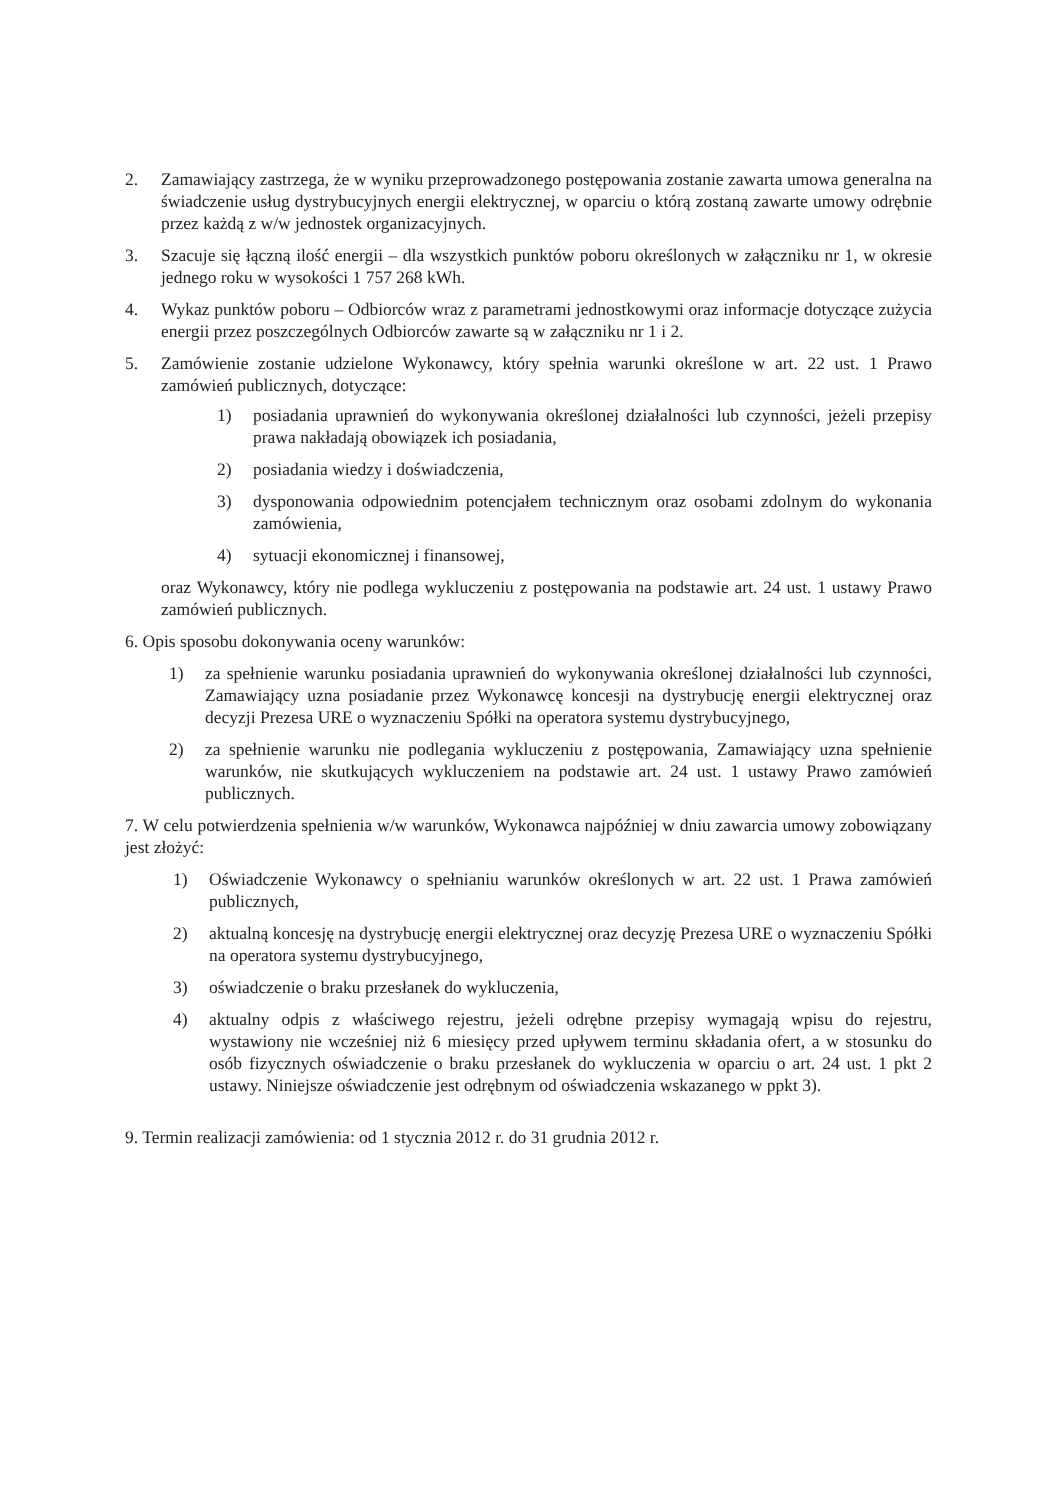2. Zamawiający zastrzega, że w wyniku przeprowadzonego postępowania zostanie zawarta umowa generalna na świadczenie usług dystrybucyjnych energii elektrycznej, w oparciu o którą zostaną zawarte umowy odrębnie przez każdą z w/w jednostek organizacyjnych.
3. Szacuje się łączną ilość energii – dla wszystkich punktów poboru określonych w załączniku nr 1, w okresie jednego roku w wysokości 1 757 268 kWh.
4. Wykaz punktów poboru – Odbiorców wraz z parametrami jednostkowymi oraz informacje dotyczące zużycia energii przez poszczególnych Odbiorców zawarte są w załączniku nr 1 i 2.
5. Zamówienie zostanie udzielone Wykonawcy, który spełnia warunki określone w art. 22 ust. 1 Prawo zamówień publicznych, dotyczące:
1) posiadania uprawnień do wykonywania określonej działalności lub czynności, jeżeli przepisy prawa nakładają obowiązek ich posiadania,
2) posiadania wiedzy i doświadczenia,
3) dysponowania odpowiednim potencjałem technicznym oraz osobami zdolnym do wykonania zamówienia,
4) sytuacji ekonomicznej i finansowej,
oraz Wykonawcy, który nie podlega wykluczeniu z postępowania na podstawie art. 24 ust. 1 ustawy Prawo zamówień publicznych.
6. Opis sposobu dokonywania oceny warunków:
1) za spełnienie warunku posiadania uprawnień do wykonywania określonej działalności lub czynności, Zamawiający uzna posiadanie przez Wykonawcę koncesji na dystrybucję energii elektrycznej oraz decyzji Prezesa URE o wyznaczeniu Spółki na operatora systemu dystrybucyjnego,
2) za spełnienie warunku nie podlegania wykluczeniu z postępowania, Zamawiający uzna spełnienie warunków, nie skutkujących wykluczeniem na podstawie art. 24 ust. 1 ustawy Prawo zamówień publicznych.
7. W celu potwierdzenia spełnienia w/w warunków, Wykonawca najpóźniej w dniu zawarcia umowy zobowiązany jest złożyć:
1) Oświadczenie Wykonawcy o spełnianiu warunków określonych w art. 22 ust. 1 Prawa zamówień publicznych,
2) aktualną koncesję na dystrybucję energii elektrycznej oraz decyzję Prezesa URE o wyznaczeniu Spółki na operatora systemu dystrybucyjnego,
3) oświadczenie o braku przesłanek do wykluczenia,
4) aktualny odpis z właściwego rejestru, jeżeli odrębne przepisy wymagają wpisu do rejestru, wystawiony nie wcześniej niż 6 miesięcy przed upływem terminu składania ofert, a w stosunku do osób fizycznych oświadczenie o braku przesłanek do wykluczenia w oparciu o art. 24 ust. 1 pkt 2 ustawy. Niniejsze oświadczenie jest odrębnym od oświadczenia wskazanego w ppkt 3).
9. Termin realizacji zamówienia: od 1 stycznia 2012 r. do 31 grudnia 2012 r.